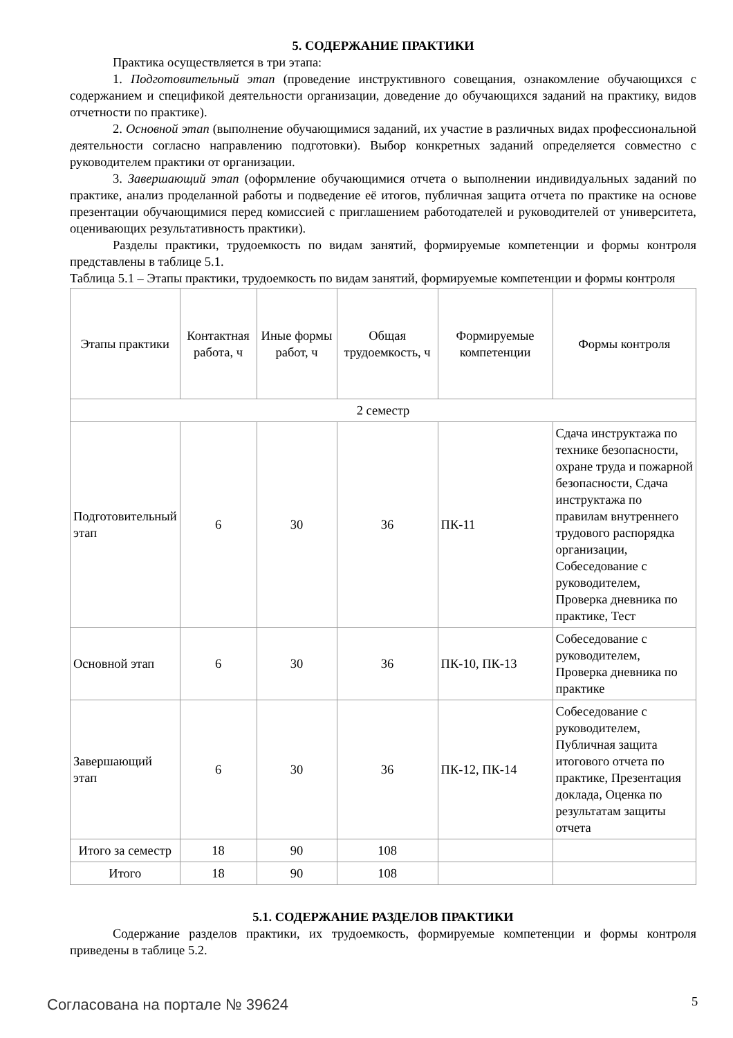5. СОДЕРЖАНИЕ ПРАКТИКИ
Практика осуществляется в три этапа:
1. Подготовительный этап (проведение инструктивного совещания, ознакомление обучающихся с содержанием и спецификой деятельности организации, доведение до обучающихся заданий на практику, видов отчетности по практике).
2. Основной этап (выполнение обучающимися заданий, их участие в различных видах профессиональной деятельности согласно направлению подготовки). Выбор конкретных заданий определяется совместно с руководителем практики от организации.
3. Завершающий этап (оформление обучающимися отчета о выполнении индивидуальных заданий по практике, анализ проделанной работы и подведение её итогов, публичная защита отчета по практике на основе презентации обучающимися перед комиссией с приглашением работодателей и руководителей от университета, оценивающих результативность практики).
Разделы практики, трудоемкость по видам занятий, формируемые компетенции и формы контроля представлены в таблице 5.1.
Таблица 5.1 – Этапы практики, трудоемкость по видам занятий, формируемые компетенции и формы контроля
| Этапы практики | Контактная работа, ч | Иные формы работ, ч | Общая трудоемкость, ч | Формируемые компетенции | Формы контроля |
| --- | --- | --- | --- | --- | --- |
| 2 семестр | | | | | |
| Подготовительный этап | 6 | 30 | 36 | ПК-11 | Сдача инструктажа по технике безопасности, охране труда и пожарной безопасности, Сдача инструктажа по правилам внутреннего трудового распорядка организации, Собеседование с руководителем, Проверка дневника по практике, Тест |
| Основной этап | 6 | 30 | 36 | ПК-10, ПК-13 | Собеседование с руководителем, Проверка дневника по практике |
| Завершающий этап | 6 | 30 | 36 | ПК-12, ПК-14 | Собеседование с руководителем, Публичная защита итогового отчета по практике, Презентация доклада, Оценка по результатам защиты отчета |
| Итого за семестр | 18 | 90 | 108 | | |
| Итого | 18 | 90 | 108 | | |
5.1. СОДЕРЖАНИЕ РАЗДЕЛОВ ПРАКТИКИ
Содержание разделов практики, их трудоемкость, формируемые компетенции и формы контроля приведены в таблице 5.2.
Согласована на портале № 39624 5